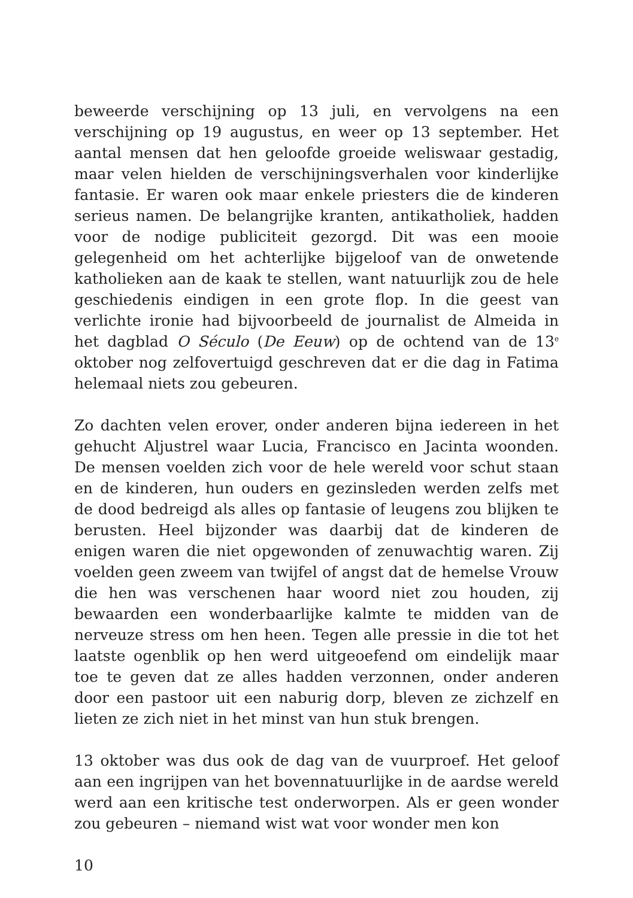beweerde verschijning op 13 juli, en vervolgens na een verschijning op 19 augustus, en weer op 13 september. Het aantal mensen dat hen geloofde groeide weliswaar gestadig, maar velen hielden de verschijningsverhalen voor kinderlijke fantasie. Er waren ook maar enkele priesters die de kinderen serieus namen. De belangrijke kranten, antikatholiek, hadden voor de nodige publiciteit gezorgd. Dit was een mooie gelegenheid om het achterlijke bijgeloof van de onwetende katholieken aan de kaak te stellen, want natuurlijk zou de hele geschiedenis eindigen in een grote flop. In die geest van verlichte ironie had bijvoorbeeld de journalist de Almeida in het dagblad O Século (De Eeuw) op de ochtend van de 13<sup>e</sup> oktober nog zelfovertuigd geschreven dat er die dag in Fatima helemaal niets zou gebeuren.
Zo dachten velen erover, onder anderen bijna iedereen in het gehucht Aljustrel waar Lucia, Francisco en Jacinta woonden. De mensen voelden zich voor de hele wereld voor schut staan en de kinderen, hun ouders en gezinsleden werden zelfs met de dood bedreigd als alles op fantasie of leugens zou blijken te berusten. Heel bijzonder was daarbij dat de kinderen de enigen waren die niet opgewonden of zenuwachtig waren. Zij voelden geen zweem van twijfel of angst dat de hemelse Vrouw die hen was verschenen haar woord niet zou houden, zij bewaarden een wonderbaarlijke kalmte te midden van de nerveuze stress om hen heen. Tegen alle pressie in die tot het laatste ogenblik op hen werd uitgeoefend om eindelijk maar toe te geven dat ze alles hadden verzonnen, onder anderen door een pastoor uit een naburig dorp, bleven ze zichzelf en lieten ze zich niet in het minst van hun stuk brengen.
13 oktober was dus ook de dag van de vuurproef. Het geloof aan een ingrijpen van het bovennatuurlijke in de aardse wereld werd aan een kritische test onderworpen. Als er geen wonder zou gebeuren – niemand wist wat voor wonder men kon
10